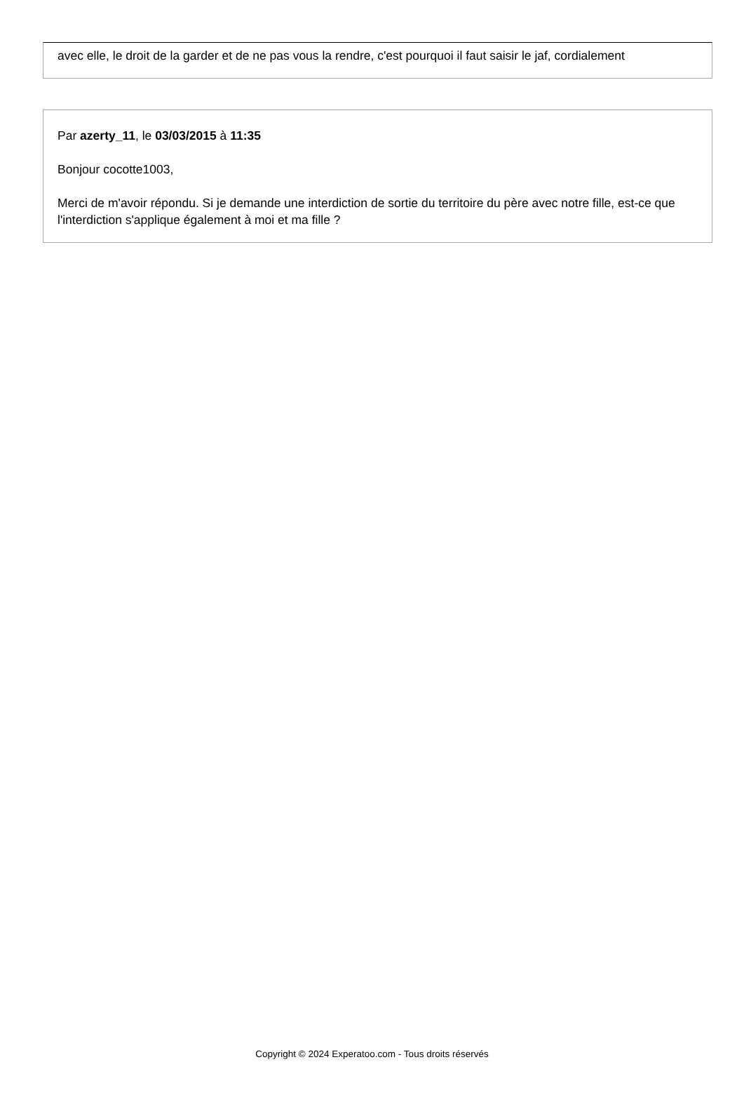avec elle, le droit de la garder et de ne pas vous la rendre, c'est pourquoi il faut saisir le jaf, cordialement
Par azerty_11, le 03/03/2015 à 11:35
Bonjour cocotte1003,
Merci de m'avoir répondu. Si je demande une interdiction de sortie du territoire du père avec notre fille, est-ce que l'interdiction s'applique également à moi et ma fille ?
Copyright © 2024 Experatoo.com - Tous droits réservés